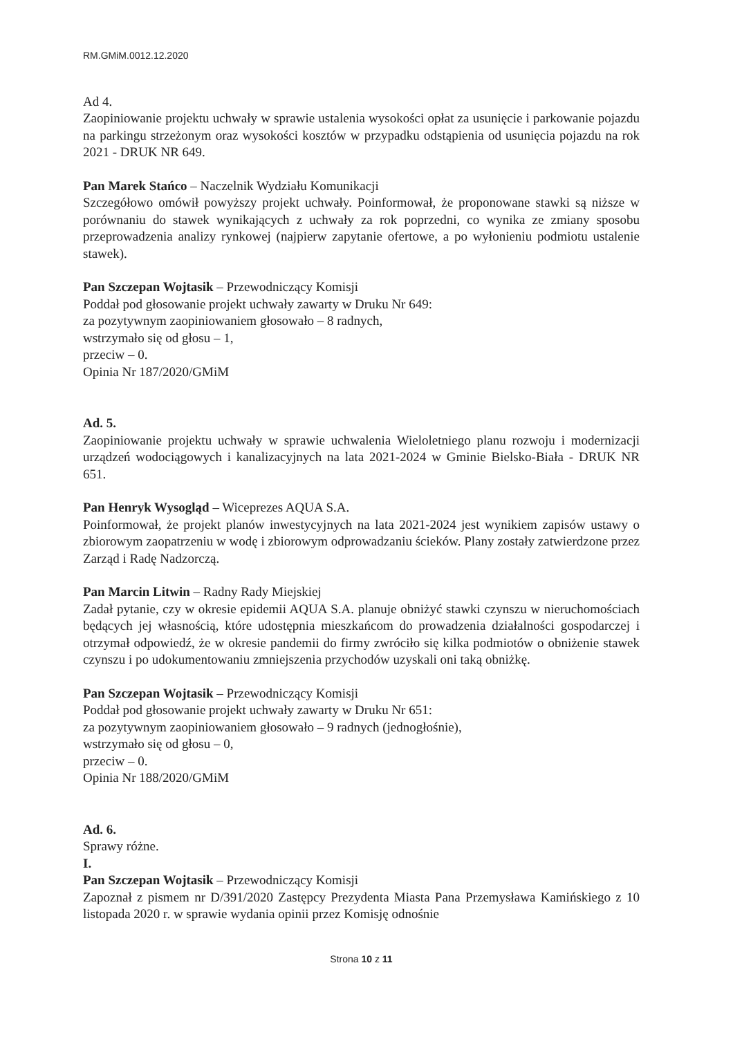RM.GMiM.0012.12.2020
Ad 4.
Zaopiniowanie projektu uchwały w sprawie ustalenia wysokości opłat za usunięcie i parkowanie pojazdu na parkingu strzeżonym oraz wysokości kosztów w przypadku odstąpienia od usunięcia pojazdu na rok 2021 - DRUK NR 649.
Pan Marek Stańco – Naczelnik Wydziału Komunikacji
Szczegółowo omówił powyższy projekt uchwały. Poinformował, że proponowane stawki są niższe w porównaniu do stawek wynikających z uchwały za rok poprzedni, co wynika ze zmiany sposobu przeprowadzenia analizy rynkowej (najpierw zapytanie ofertowe, a po wyłonieniu podmiotu ustalenie stawek).
Pan Szczepan Wojtasik – Przewodniczący Komisji
Poddał pod głosowanie projekt uchwały zawarty w Druku Nr 649:
za pozytywnym zaopiniowaniem głosowało – 8 radnych,
wstrzymało się od głosu – 1,
przeciw – 0.
Opinia Nr 187/2020/GMiM
Ad. 5.
Zaopiniowanie projektu uchwały w sprawie uchwalenia Wieloletniego planu rozwoju i modernizacji urządzeń wodociągowych i kanalizacyjnych na lata 2021-2024 w Gminie Bielsko-Biała - DRUK NR 651.
Pan Henryk Wysogląd – Wiceprezes AQUA S.A.
Poinformował, że projekt planów inwestycyjnych na lata 2021-2024 jest wynikiem zapisów ustawy o zbiorowym zaopatrzeniu w wodę i zbiorowym odprowadzaniu ścieków. Plany zostały zatwierdzone przez Zarząd i Radę Nadzorczą.
Pan Marcin Litwin – Radny Rady Miejskiej
Zadał pytanie, czy w okresie epidemii AQUA S.A. planuje obniżyć stawki czynszu w nieruchomościach będących jej własnością, które udostępnia mieszkańcom do prowadzenia działalności gospodarczej i otrzymał odpowiedź, że w okresie pandemii do firmy zwróciło się kilka podmiotów o obniżenie stawek czynszu i po udokumentowaniu zmniejszenia przychodów uzyskali oni taką obniżkę.
Pan Szczepan Wojtasik – Przewodniczący Komisji
Poddał pod głosowanie projekt uchwały zawarty w Druku Nr 651:
za pozytywnym zaopiniowaniem głosowało – 9 radnych (jednogłośnie),
wstrzymało się od głosu – 0,
przeciw – 0.
Opinia Nr 188/2020/GMiM
Ad. 6.
Sprawy różne.
I.
Pan Szczepan Wojtasik – Przewodniczący Komisji
Zapoznał z pismem nr D/391/2020 Zastępcy Prezydenta Miasta Pana Przemysława Kamińskiego z 10 listopada 2020 r. w sprawie wydania opinii przez Komisję odnośnie
Strona 10 z 11